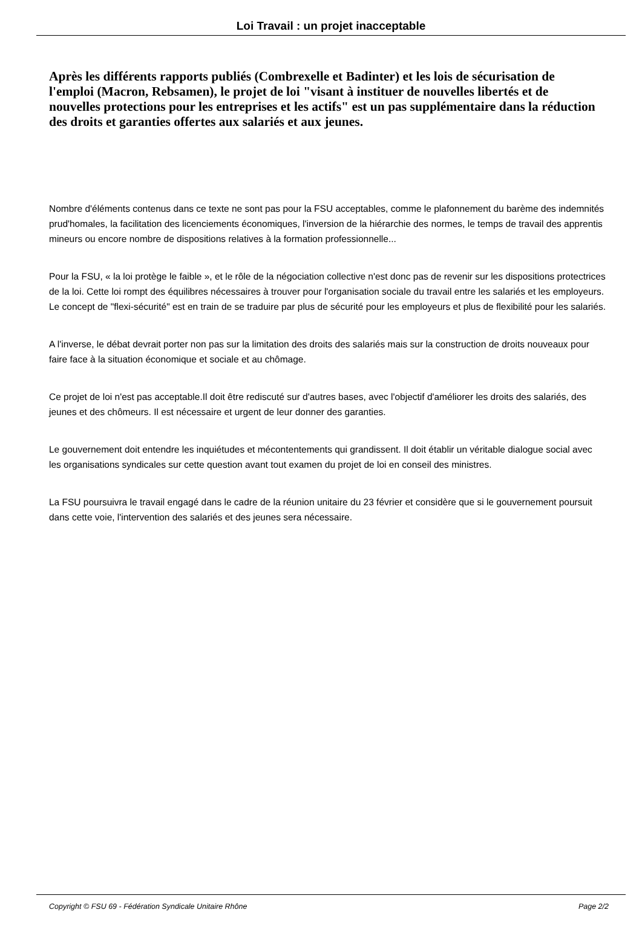Loi Travail : un projet inacceptable
Après les différents rapports publiés (Combrexelle et Badinter) et les lois de sécurisation de l'emploi (Macron, Rebsamen), le projet de loi "visant à instituer de nouvelles libertés et de nouvelles protections pour les entreprises et les actifs" est un pas supplémentaire dans la réduction des droits et garanties offertes aux salariés et aux jeunes.
Nombre d'éléments contenus dans ce texte ne sont pas pour la FSU acceptables, comme le plafonnement du barème des indemnités prud'homales, la facilitation des licenciements économiques, l'inversion de la hiérarchie des normes, le temps de travail des apprentis mineurs ou encore nombre de dispositions relatives à la formation professionnelle...
Pour la FSU, « la loi protège le faible », et le rôle de la négociation collective n'est donc pas de revenir sur les dispositions protectrices de la loi. Cette loi rompt des équilibres nécessaires à trouver pour l'organisation sociale du travail entre les salariés et les employeurs. Le concept de "flexi-sécurité" est en train de se traduire par plus de sécurité pour les employeurs et plus de flexibilité pour les salariés.
A l'inverse, le débat devrait porter non pas sur la limitation des droits des salariés mais sur la construction de droits nouveaux pour faire face à la situation économique et sociale et au chômage.
Ce projet de loi n'est pas acceptable.Il doit être rediscuté sur d'autres bases, avec l'objectif d'améliorer les droits des salariés, des jeunes et des chômeurs. Il est nécessaire et urgent de leur donner des garanties.
Le gouvernement doit entendre les inquiétudes et mécontentements qui grandissent. Il doit établir un véritable dialogue social avec les organisations syndicales sur cette question avant tout examen du projet de loi en conseil des ministres.
La FSU poursuivra le travail engagé dans le cadre de la réunion unitaire du 23 février et considère que si le gouvernement poursuit dans cette voie, l'intervention des salariés et des jeunes sera nécessaire.
Copyright © FSU 69 - Fédération Syndicale Unitaire Rhône Page 2/2